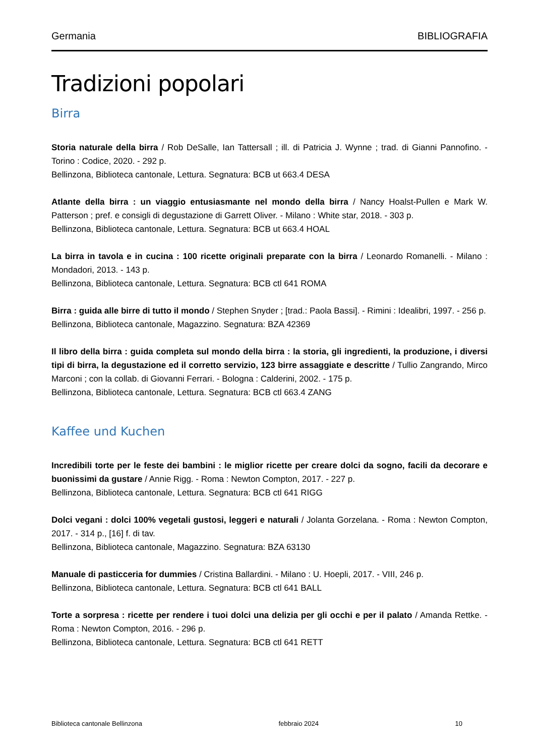Germania BIBLIOGRAFIA
Tradizioni popolari
Birra
Storia naturale della birra / Rob DeSalle, Ian Tattersall ; ill. di Patricia J. Wynne ; trad. di Gianni Pannofino. - Torino : Codice, 2020. - 292 p.
Bellinzona, Biblioteca cantonale, Lettura. Segnatura: BCB ut 663.4 DESA
Atlante della birra : un viaggio entusiasmante nel mondo della birra / Nancy Hoalst-Pullen e Mark W. Patterson ; pref. e consigli di degustazione di Garrett Oliver. - Milano : White star, 2018. - 303 p.
Bellinzona, Biblioteca cantonale, Lettura. Segnatura: BCB ut 663.4 HOAL
La birra in tavola e in cucina : 100 ricette originali preparate con la birra / Leonardo Romanelli. - Milano : Mondadori, 2013. - 143 p.
Bellinzona, Biblioteca cantonale, Lettura. Segnatura: BCB ctl 641 ROMA
Birra : guida alle birre di tutto il mondo / Stephen Snyder ; [trad.: Paola Bassi]. - Rimini : Idealibri, 1997. - 256 p.
Bellinzona, Biblioteca cantonale, Magazzino. Segnatura: BZA 42369
Il libro della birra : guida completa sul mondo della birra : la storia, gli ingredienti, la produzione, i diversi tipi di birra, la degustazione ed il corretto servizio, 123 birre assaggiate e descritte / Tullio Zangrando, Mirco Marconi ; con la collab. di Giovanni Ferrari. - Bologna : Calderini, 2002. - 175 p.
Bellinzona, Biblioteca cantonale, Lettura. Segnatura: BCB ctl 663.4 ZANG
Kaffee und Kuchen
Incredibili torte per le feste dei bambini : le miglior ricette per creare dolci da sogno, facili da decorare e buonissimi da gustare / Annie Rigg. - Roma : Newton Compton, 2017. - 227 p.
Bellinzona, Biblioteca cantonale, Lettura. Segnatura: BCB ctl 641 RIGG
Dolci vegani : dolci 100% vegetali gustosi, leggeri e naturali / Jolanta Gorzelana. - Roma : Newton Compton, 2017. - 314 p., [16] f. di tav.
Bellinzona, Biblioteca cantonale, Magazzino. Segnatura: BZA 63130
Manuale di pasticceria for dummies / Cristina Ballardini. - Milano : U. Hoepli, 2017. - VIII, 246 p.
Bellinzona, Biblioteca cantonale, Lettura. Segnatura: BCB ctl 641 BALL
Torte a sorpresa : ricette per rendere i tuoi dolci una delizia per gli occhi e per il palato / Amanda Rettke. - Roma : Newton Compton, 2016. - 296 p.
Bellinzona, Biblioteca cantonale, Lettura. Segnatura: BCB ctl 641 RETT
Biblioteca cantonale Bellinzona febbraio 2024 10